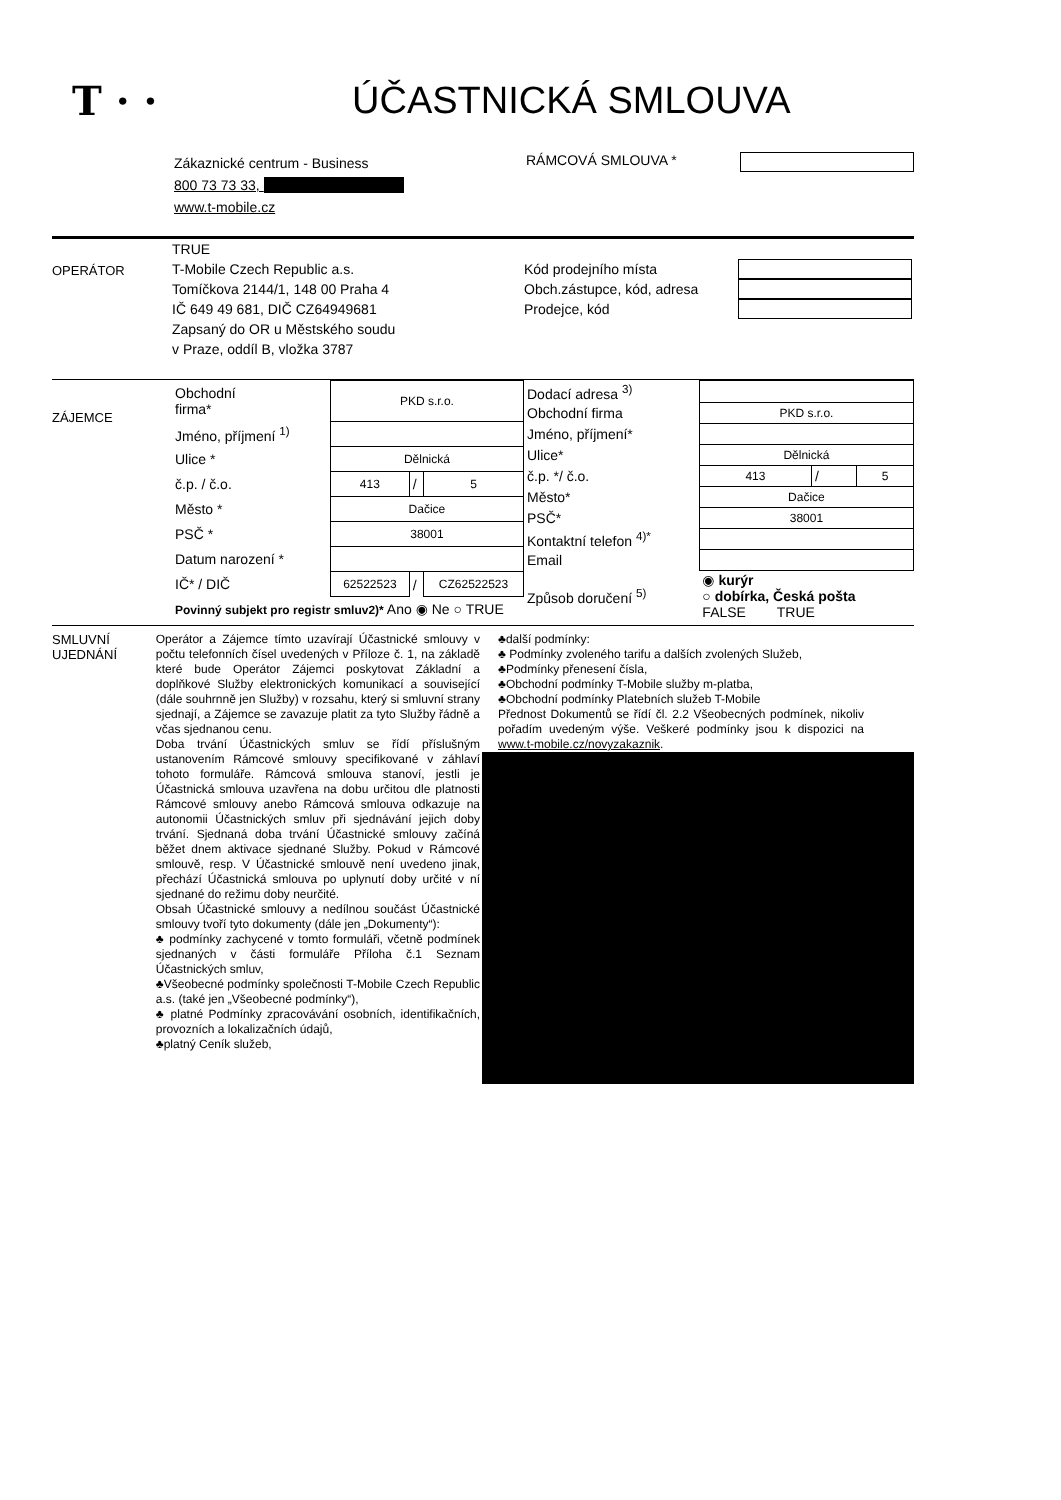T · · ÚČASTNICKÁ SMLOUVA
Zákaznické centrum - Business
800 73 73 33,
www.t-mobile.cz
RÁMCOVÁ SMLOUVA *
OPERÁTOR
TRUE
T-Mobile Czech Republic a.s.
Tomíčkova 2144/1, 148 00 Praha 4
IČ 649 49 681, DIČ CZ64949681
Zapsaný do OR u Městského soudu
v Praze, oddíl B, vložka 3787
Kód prodejního místa
Obch.zástupce, kód, adresa
Prodejce, kód
ZÁJEMCE
| Obchodní firma* | PKD s.r.o. | | |
| Jméno, příjmení <sup>1)</sup> | | | |
| Ulice * | Dělnická | | |
| č.p. / č.o. | 413 | / | 5 |
| Město * | Dačice | | |
| PSČ * | 38001 | | |
| Datum narození * | | | |
| IČ* / DIČ | 62522523 | / | CZ62522523 |
| Povinný subjekt pro registr smluv2)* Ano ◉ Ne ○ TRUE | | | |
| Dodací adresa <sup>3)</sup> | | | |
| Obchodní firma | PKD s.r.o. | | |
| Jméno, příjmení* | | | |
| Ulice* | Dělnická | | |
| č.p. */ č.o. | 413 | / | 5 |
| Město* | Dačice | | |
| PSČ* | 38001 | | |
| Kontaktní telefon <sup>4)*</sup> | | | |
| Email | | | |
| Způsob doručení <sup>5)</sup> | ◉ kurýr ○ dobírka, Česká pošta FALSE TRUE | | |
SMLUVNÍ
UJEDNÁNÍ
Operátor a Zájemce tímto uzavírají Účastnické smlouvy v počtu telefonních čísel uvedených v Příloze č. 1, na základě které bude Operátor Zájemci poskytovat Základní a doplňkové Služby elektronických komunikací a související (dále souhrnně jen Služby) v rozsahu, který si smluvní strany sjednají, a Zájemce se zavazuje platit za tyto Služby řádně a včas sjednanou cenu.
Doba trvání Účastnických smluv se řídí příslušným ustanovením Rámcové smlouvy specifikované v záhlaví tohoto formuláře. Rámcová smlouva stanoví, jestli je Účastnická smlouva uzavřena na dobu určitou dle platnosti Rámcové smlouvy anebo Rámcová smlouva odkazuje na autonomii Účastnických smluv při sjednávání jejich doby trvání. Sjednaná doba trvání Účastnické smlouvy začíná běžet dnem aktivace sjednané Služby. Pokud v Rámcové smlouvě, resp. V Účastnické smlouvě není uvedeno jinak, přechází Účastnická smlouva po uplynutí doby určité v ní sjednané do režimu doby neurčité.
Obsah Účastnické smlouvy a nedílnou součást Účastnické smlouvy tvoří tyto dokumenty (dále jen „Dokumenty“):
♣ podmínky zachycené v tomto formuláři, včetně podmínek sjednaných v části formuláře Příloha č.1 Seznam Účastnických smluv,
♣Všeobecné podmínky společnosti T-Mobile Czech Republic a.s. (také jen „Všeobecné podmínky“),
♣ platné Podmínky zpracovávání osobních, identifikačních, provozních a lokalizačních údajů,
♣platný Ceník služeb,
♣další podmínky:
♣ Podmínky zvoleného tarifu a dalších zvolených Služeb,
♣Podmínky přenesení čísla,
♣Obchodní podmínky T-Mobile služby m-platba,
♣Obchodní podmínky Platebních služeb T-Mobile
Přednost Dokumentů se řídí čl. 2.2 Všeobecných podmínek, nikoliv pořadím uvedeným výše. Veškeré podmínky jsou k dispozici na www.t-mobile.cz/novyzakaznik.